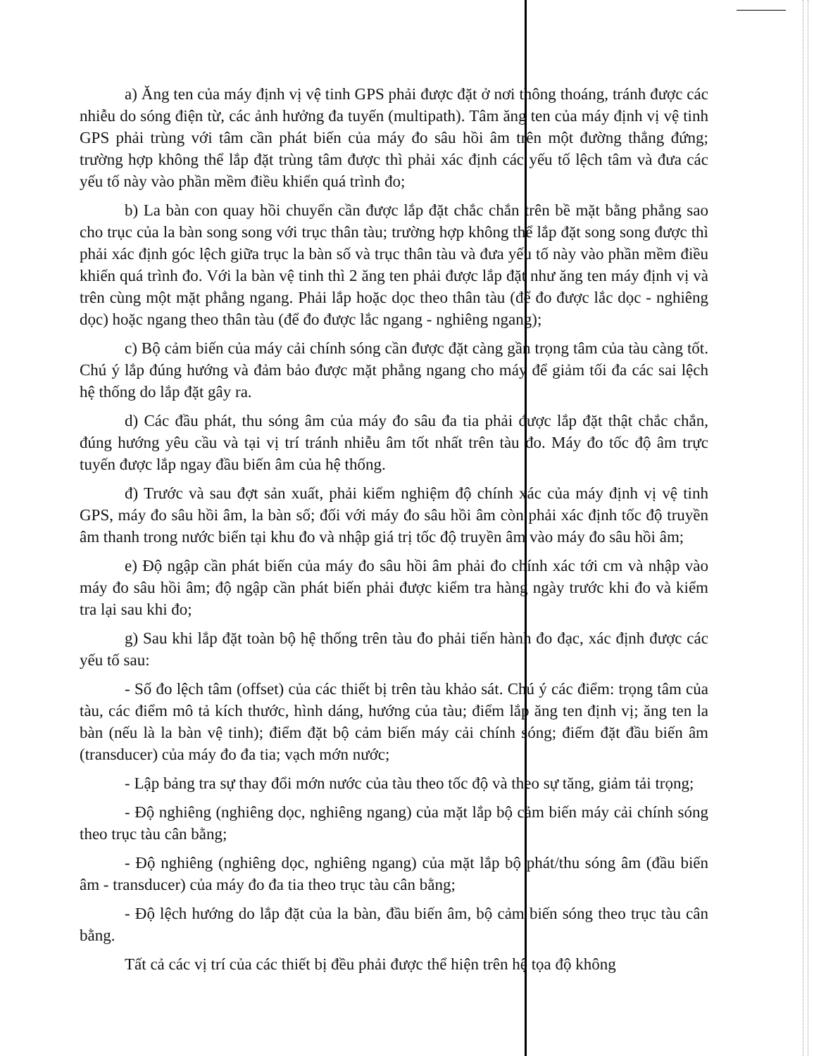a) Ăng ten của máy định vị vệ tinh GPS phải được đặt ở nơi thông thoáng, tránh được các nhiễu do sóng điện từ, các ảnh hưởng đa tuyến (multipath). Tâm ăng ten của máy định vị vệ tinh GPS phải trùng với tâm cần phát biến của máy đo sâu hồi âm trên một đường thẳng đứng; trường hợp không thể lắp đặt trùng tâm được thì phải xác định các yếu tố lệch tâm và đưa các yếu tố này vào phần mềm điều khiển quá trình đo;
b) La bàn con quay hồi chuyển cần được lắp đặt chắc chắn trên bề mặt bằng phẳng sao cho trục của la bàn song song với trục thân tàu; trường hợp không thể lắp đặt song song được thì phải xác định góc lệch giữa trục la bàn số và trục thân tàu và đưa yếu tố này vào phần mềm điều khiển quá trình đo. Với la bàn vệ tinh thì 2 ăng ten phải được lắp đặt như ăng ten máy định vị và trên cùng một mặt phẳng ngang. Phải lắp hoặc dọc theo thân tàu (để đo được lắc dọc - nghiêng dọc) hoặc ngang theo thân tàu (để đo được lắc ngang - nghiêng ngang);
c) Bộ cảm biến của máy cải chính sóng cần được đặt càng gần trọng tâm của tàu càng tốt. Chú ý lắp đúng hướng và đảm bảo được mặt phẳng ngang cho máy để giảm tối đa các sai lệch hệ thống do lắp đặt gây ra.
d) Các đầu phát, thu sóng âm của máy đo sâu đa tia phải được lắp đặt thật chắc chắn, đúng hướng yêu cầu và tại vị trí tránh nhiễu âm tốt nhất trên tàu đo. Máy đo tốc độ âm trực tuyến được lắp ngay đầu biến âm của hệ thống.
đ) Trước và sau đợt sản xuất, phải kiểm nghiệm độ chính xác của máy định vị vệ tinh GPS, máy đo sâu hồi âm, la bàn số; đối với máy đo sâu hồi âm còn phải xác định tốc độ truyền âm thanh trong nước biển tại khu đo và nhập giá trị tốc độ truyền âm vào máy đo sâu hồi âm;
e) Độ ngập cần phát biến của máy đo sâu hồi âm phải đo chính xác tới cm và nhập vào máy đo sâu hồi âm; độ ngập cần phát biến phải được kiểm tra hàng ngày trước khi đo và kiểm tra lại sau khi đo;
g) Sau khi lắp đặt toàn bộ hệ thống trên tàu đo phải tiến hành đo đạc, xác định được các yếu tố sau:
- Số đo lệch tâm (offset) của các thiết bị trên tàu khảo sát. Chú ý các điểm: trọng tâm của tàu, các điểm mô tả kích thước, hình dáng, hướng của tàu; điểm lắp ăng ten định vị; ăng ten la bàn (nếu là la bàn vệ tinh); điểm đặt bộ cảm biến máy cải chính sóng; điểm đặt đầu biến âm (transducer) của máy đo đa tia; vạch mớn nước;
- Lập bảng tra sự thay đổi mớn nước của tàu theo tốc độ và theo sự tăng, giảm tải trọng;
- Độ nghiêng (nghiêng dọc, nghiêng ngang) của mặt lắp bộ cảm biến máy cải chính sóng theo trục tàu cân bằng;
- Độ nghiêng (nghiêng dọc, nghiêng ngang) của mặt lắp bộ phát/thu sóng âm (đầu biến âm - transducer) của máy đo đa tia theo trục tàu cân bằng;
- Độ lệch hướng do lắp đặt của la bàn, đầu biến âm, bộ cảm biến sóng theo trục tàu cân bằng.
Tất cả các vị trí của các thiết bị đều phải được thể hiện trên hệ tọa độ không